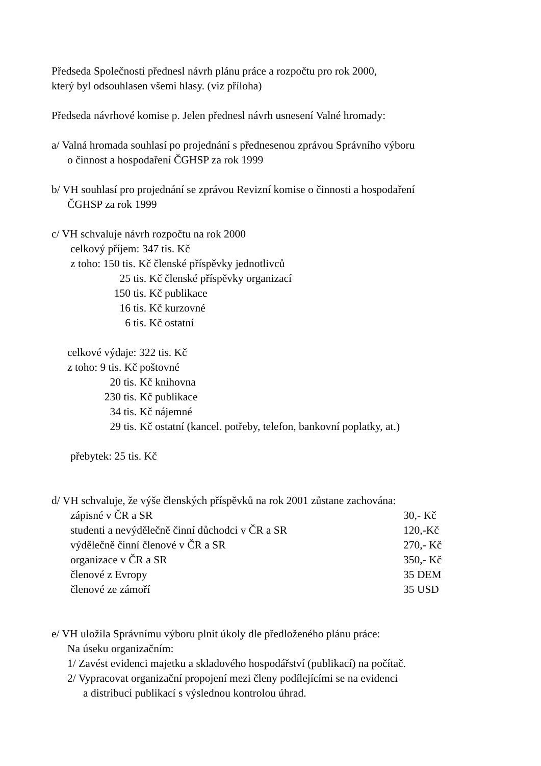Předseda Společnosti přednesl návrh plánu práce a rozpočtu pro rok 2000,
který byl odsouhlasen všemi hlasy. (viz příloha)
Předseda návrhové komise p. Jelen přednesl návrh usnesení Valné hromady:
a/ Valná hromada souhlasí po projednání s přednesenou zprávou Správního výboru
o činnost a hospodaření ČGHSP za rok 1999
b/ VH souhlasí pro projednání se zprávou Revizní komise o činnosti a hospodaření
ČGHSP za rok 1999
c/ VH schvaluje návrh rozpočtu na rok 2000
celkový příjem: 347 tis. Kč
z toho: 150 tis. Kč členské příspěvky jednotlivců
25 tis. Kč členské příspěvky organizací
150 tis. Kč publikace
16 tis. Kč kurzovné
6 tis. Kč ostatní
celkové výdaje: 322 tis. Kč
z toho: 9 tis. Kč poštovné
20 tis. Kč knihovna
230 tis. Kč publikace
34 tis. Kč nájemné
29 tis. Kč ostatní (kancel. potřeby, telefon, bankovní poplatky, at.)
přebytek: 25 tis. Kč
d/ VH schvaluje, že výše členských příspěvků na rok 2001 zůstane zachována:
zápisné v ČR a SR 30,- Kč
studenti a nevýdělečně činní důchodci v ČR a SR 120,-Kč
výdělečně činní členové v ČR a SR 270,- Kč
organizace v ČR a SR 350,- Kč
členové z Evropy 35 DEM
členové ze zámoří 35 USD
e/ VH uložila Správnímu výboru plnit úkoly dle předloženého plánu práce:
Na úseku organizačním:
1/ Zavést evidenci majetku a skladového hospodářství (publikací) na počítač.
2/ Vypracovat organizační propojení mezi členy podílejícími se na evidenci
a distribuci publikací s výslednou kontrolou úhrad.